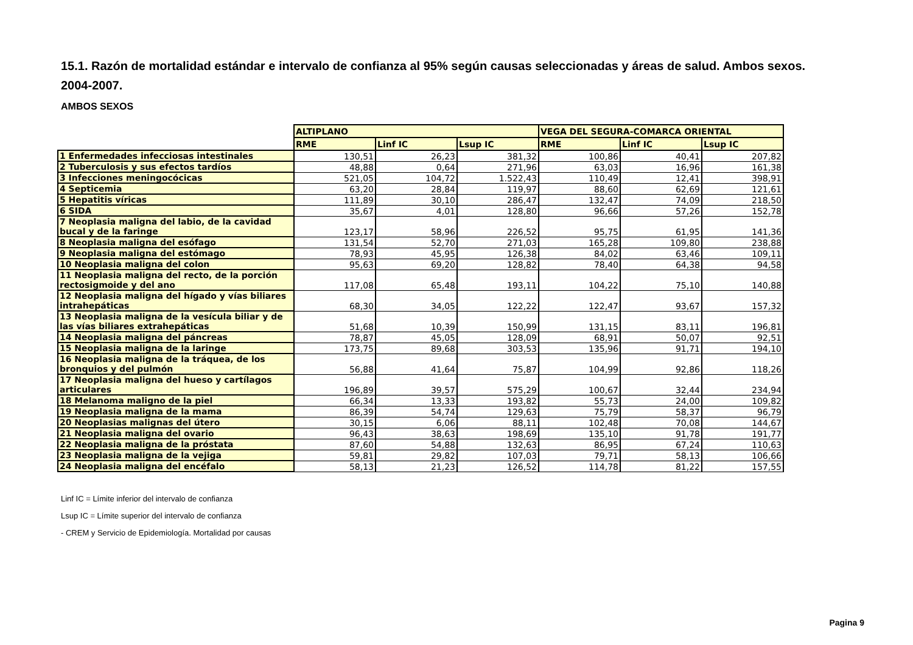15.1. Razón de mortalidad estándar e intervalo de confianza al 95% según causas seleccionadas y áreas de salud. Ambos sexos. 2004-2007.
AMBOS SEXOS
| | ALTIPLANO | | | VEGA DEL SEGURA-COMARCA ORIENTAL | | |
| | RME | Linf IC | Lsup IC | RME | Linf IC | Lsup IC |
| 1 Enfermedades infecciosas intestinales | 130,51 | 26,23 | 381,32 | 100,86 | 40,41 | 207,82 |
| 2 Tuberculosis y sus efectos tardíos | 48,88 | 0,64 | 271,96 | 63,03 | 16,96 | 161,38 |
| 3 Infecciones meningocócicas | 521,05 | 104,72 | 1.522,43 | 110,49 | 12,41 | 398,91 |
| 4 Septicemia | 63,20 | 28,84 | 119,97 | 88,60 | 62,69 | 121,61 |
| 5 Hepatitis víricas | 111,89 | 30,10 | 286,47 | 132,47 | 74,09 | 218,50 |
| 6 SIDA | 35,67 | 4,01 | 128,80 | 96,66 | 57,26 | 152,78 |
| 7 Neoplasia maligna del labio, de la cavidad bucal y de la faringe | 123,17 | 58,96 | 226,52 | 95,75 | 61,95 | 141,36 |
| 8 Neoplasia maligna del esófago | 131,54 | 52,70 | 271,03 | 165,28 | 109,80 | 238,88 |
| 9 Neoplasia maligna del estómago | 78,93 | 45,95 | 126,38 | 84,02 | 63,46 | 109,11 |
| 10 Neoplasia maligna del colon | 95,63 | 69,20 | 128,82 | 78,40 | 64,38 | 94,58 |
| 11 Neoplasia maligna del recto, de la porción rectosigmoide y del ano | 117,08 | 65,48 | 193,11 | 104,22 | 75,10 | 140,88 |
| 12 Neoplasia maligna del hígado y vías biliares intrahepáticas | 68,30 | 34,05 | 122,22 | 122,47 | 93,67 | 157,32 |
| 13 Neoplasia maligna de la vesícula biliar y de las vías biliares extrahepáticas | 51,68 | 10,39 | 150,99 | 131,15 | 83,11 | 196,81 |
| 14 Neoplasia maligna del páncreas | 78,87 | 45,05 | 128,09 | 68,91 | 50,07 | 92,51 |
| 15 Neoplasia maligna de la laringe | 173,75 | 89,68 | 303,53 | 135,96 | 91,71 | 194,10 |
| 16 Neoplasia maligna de la tráquea, de los bronquios y del pulmón | 56,88 | 41,64 | 75,87 | 104,99 | 92,86 | 118,26 |
| 17 Neoplasia maligna del hueso y cartílagos articulares | 196,89 | 39,57 | 575,29 | 100,67 | 32,44 | 234,94 |
| 18 Melanoma maligno de la piel | 66,34 | 13,33 | 193,82 | 55,73 | 24,00 | 109,82 |
| 19 Neoplasia maligna de la mama | 86,39 | 54,74 | 129,63 | 75,79 | 58,37 | 96,79 |
| 20 Neoplasias malignas del útero | 30,15 | 6,06 | 88,11 | 102,48 | 70,08 | 144,67 |
| 21 Neoplasia maligna del ovario | 96,43 | 38,63 | 198,69 | 135,10 | 91,78 | 191,77 |
| 22 Neoplasia maligna de la próstata | 87,60 | 54,88 | 132,63 | 86,95 | 67,24 | 110,63 |
| 23 Neoplasia maligna de la vejiga | 59,81 | 29,82 | 107,03 | 79,71 | 58,13 | 106,66 |
| 24 Neoplasia maligna del encéfalo | 58,13 | 21,23 | 126,52 | 114,78 | 81,22 | 157,55 |
Linf IC = Límite inferior del intervalo de confianza
Lsup IC = Límite superior del intervalo de confianza
- CREM y Servicio de Epidemiología. Mortalidad por causas
Pagina 9